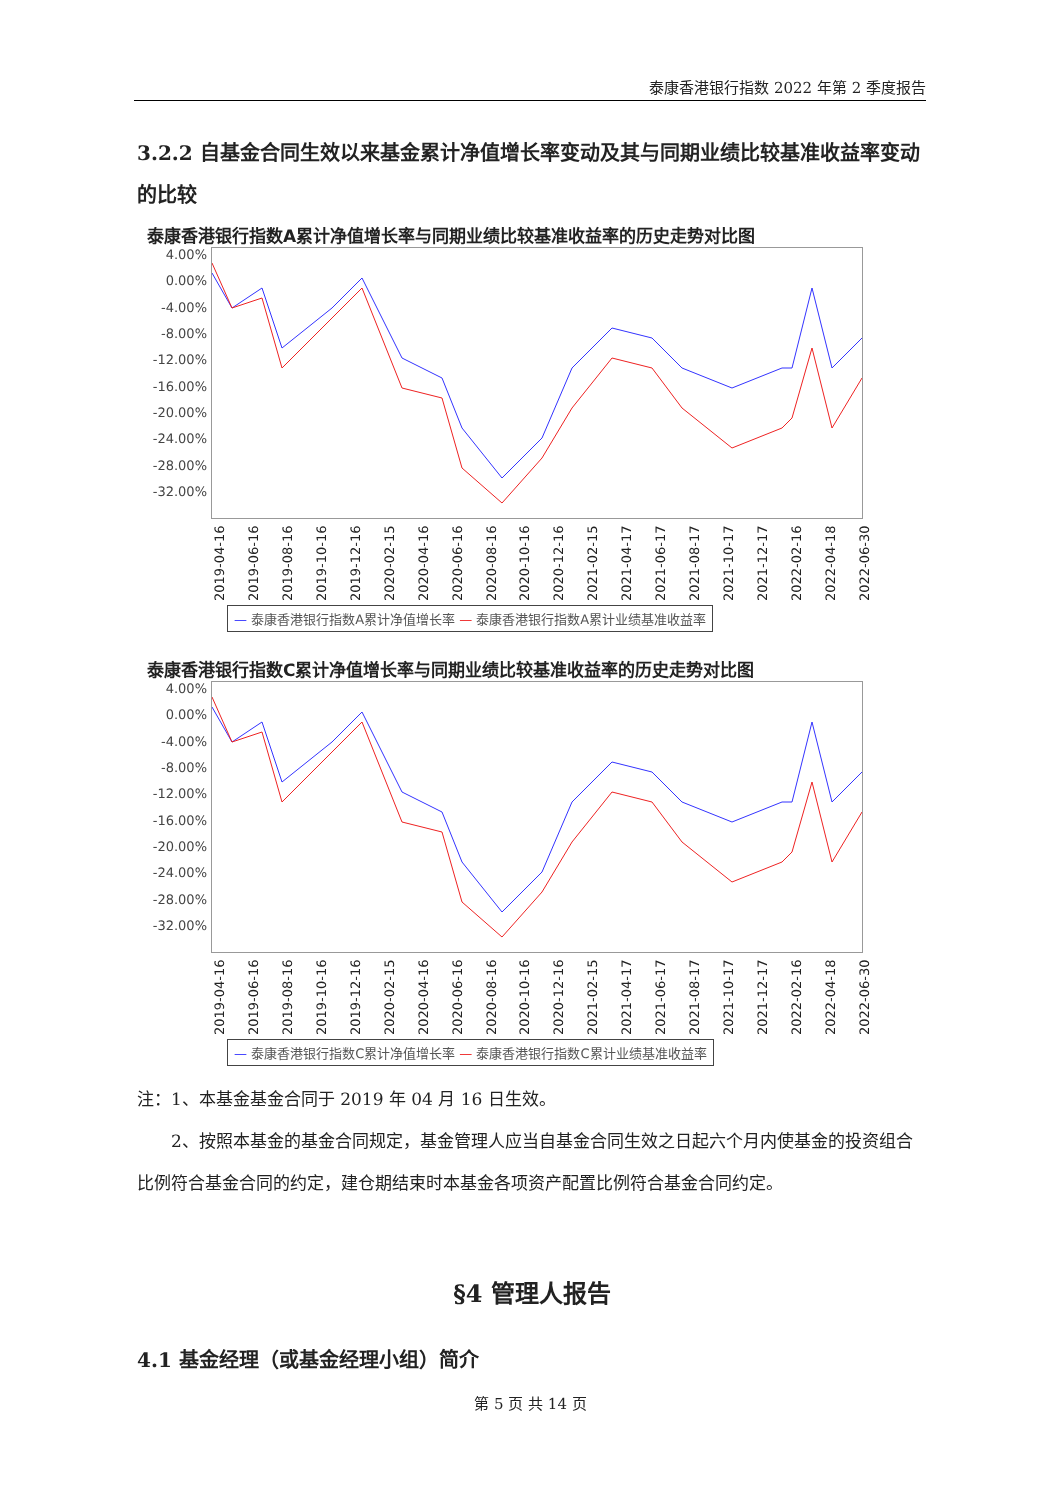泰康香港银行指数 2022 年第 2 季度报告
3.2.2 自基金合同生效以来基金累计净值增长率变动及其与同期业绩比较基准收益率变动的比较
泰康香港银行指数A累计净值增长率与同期业绩比较基准收益率的历史走势对比图
4.00%
0.00%
-4.00%
-8.00%
-12.00%
-16.00%
-20.00%
-24.00%
-28.00%
-32.00%
2019-04-16 2019-06-16 2019-08-16 2019-10-16 2019-12-16 2020-02-15 2020-04-16 2020-06-16 2020-08-16 2020-10-16 2020-12-16 2021-02-15 2021-04-17 2021-06-17 2021-08-17 2021-10-17 2021-12-17 2022-02-16 2022-04-18 2022-06-30
— 泰康香港银行指数A累计净值增长率 — 泰康香港银行指数A累计业绩基准收益率
泰康香港银行指数C累计净值增长率与同期业绩比较基准收益率的历史走势对比图
4.00%
0.00%
-4.00%
-8.00%
-12.00%
-16.00%
-20.00%
-24.00%
-28.00%
-32.00%
2019-04-16 2019-06-16 2019-08-16 2019-10-16 2019-12-16 2020-02-15 2020-04-16 2020-06-16 2020-08-16 2020-10-16 2020-12-16 2021-02-15 2021-04-17 2021-06-17 2021-08-17 2021-10-17 2021-12-17 2022-02-16 2022-04-18 2022-06-30
— 泰康香港银行指数C累计净值增长率 — 泰康香港银行指数C累计业绩基准收益率
注：1、本基金基金合同于 2019 年 04 月 16 日生效。
2、按照本基金的基金合同规定，基金管理人应当自基金合同生效之日起六个月内使基金的投资组合比例符合基金合同的约定，建仓期结束时本基金各项资产配置比例符合基金合同约定。
§4 管理人报告
4.1 基金经理（或基金经理小组）简介
第 5 页 共 14 页